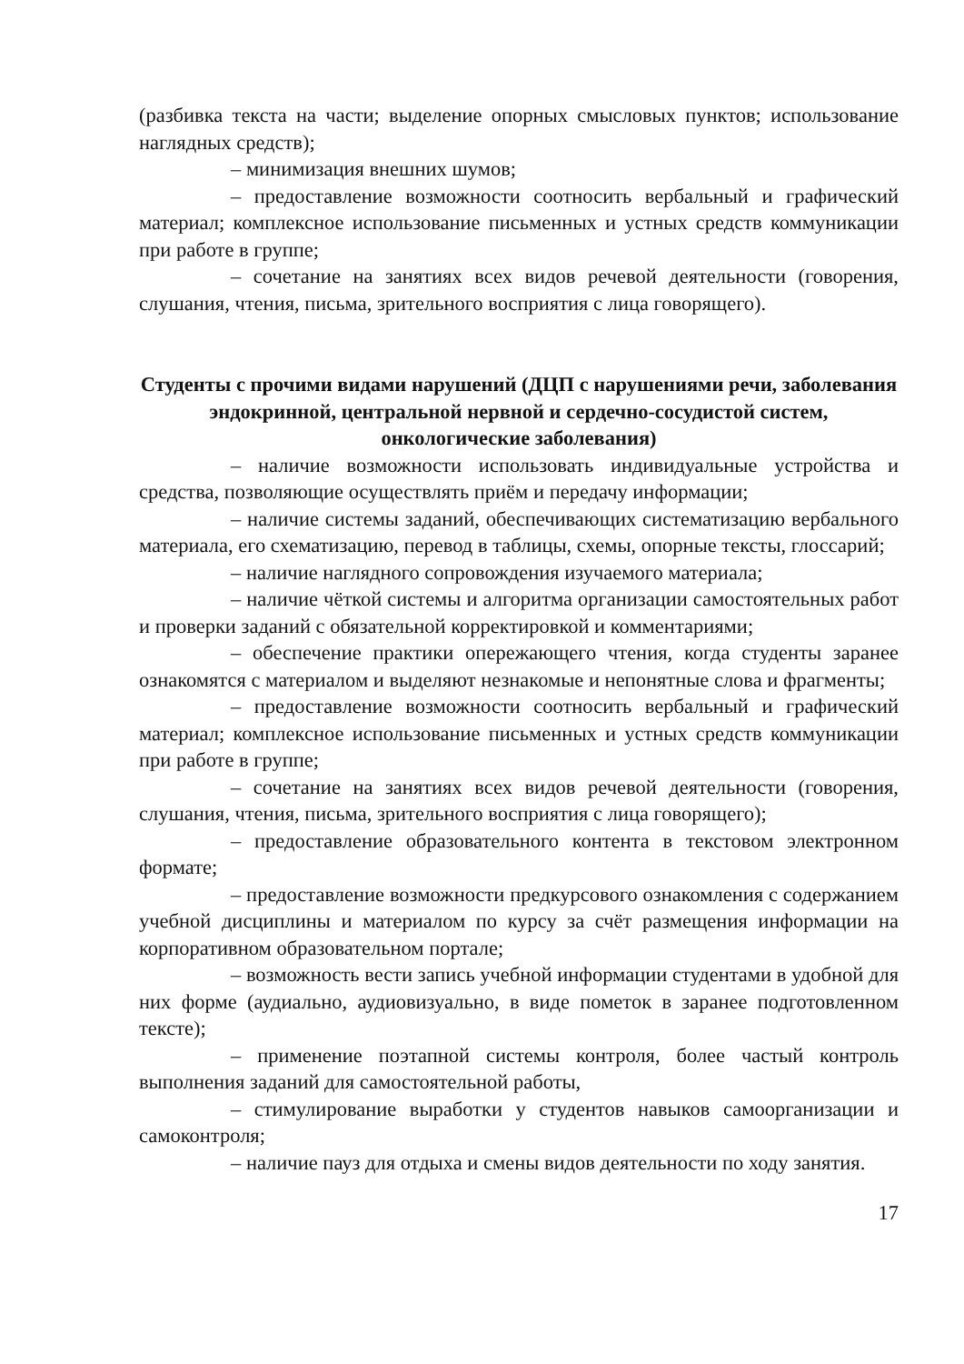(разбивка текста на части; выделение опорных смысловых пунктов; использование наглядных средств);
– минимизация внешних шумов;
– предоставление возможности соотносить вербальный и графический материал; комплексное использование письменных и устных средств коммуникации при работе в группе;
– сочетание на занятиях всех видов речевой деятельности (говорения, слушания, чтения, письма, зрительного восприятия с лица говорящего).
Студенты с прочими видами нарушений (ДЦП с нарушениями речи, заболевания эндокринной, центральной нервной и сердечно-сосудистой систем, онкологические заболевания)
– наличие возможности использовать индивидуальные устройства и средства, позволяющие осуществлять приём и передачу информации;
– наличие системы заданий, обеспечивающих систематизацию вербального материала, его схематизацию, перевод в таблицы, схемы, опорные тексты, глоссарий;
– наличие наглядного сопровождения изучаемого материала;
– наличие чёткой системы и алгоритма организации самостоятельных работ и проверки заданий с обязательной корректировкой и комментариями;
– обеспечение практики опережающего чтения, когда студенты заранее ознакомятся с материалом и выделяют незнакомые и непонятные слова и фрагменты;
– предоставление возможности соотносить вербальный и графический материал; комплексное использование письменных и устных средств коммуникации при работе в группе;
– сочетание на занятиях всех видов речевой деятельности (говорения, слушания, чтения, письма, зрительного восприятия с лица говорящего);
– предоставление образовательного контента в текстовом электронном формате;
– предоставление возможности предкурсового ознакомления с содержанием учебной дисциплины и материалом по курсу за счёт размещения информации на корпоративном образовательном портале;
– возможность вести запись учебной информации студентами в удобной для них форме (аудиально, аудиовизуально, в виде пометок в заранее подготовленном тексте);
– применение поэтапной системы контроля, более частый контроль выполнения заданий для самостоятельной работы,
– стимулирование выработки у студентов навыков самоорганизации и самоконтроля;
– наличие пауз для отдыха и смены видов деятельности по ходу занятия.
17